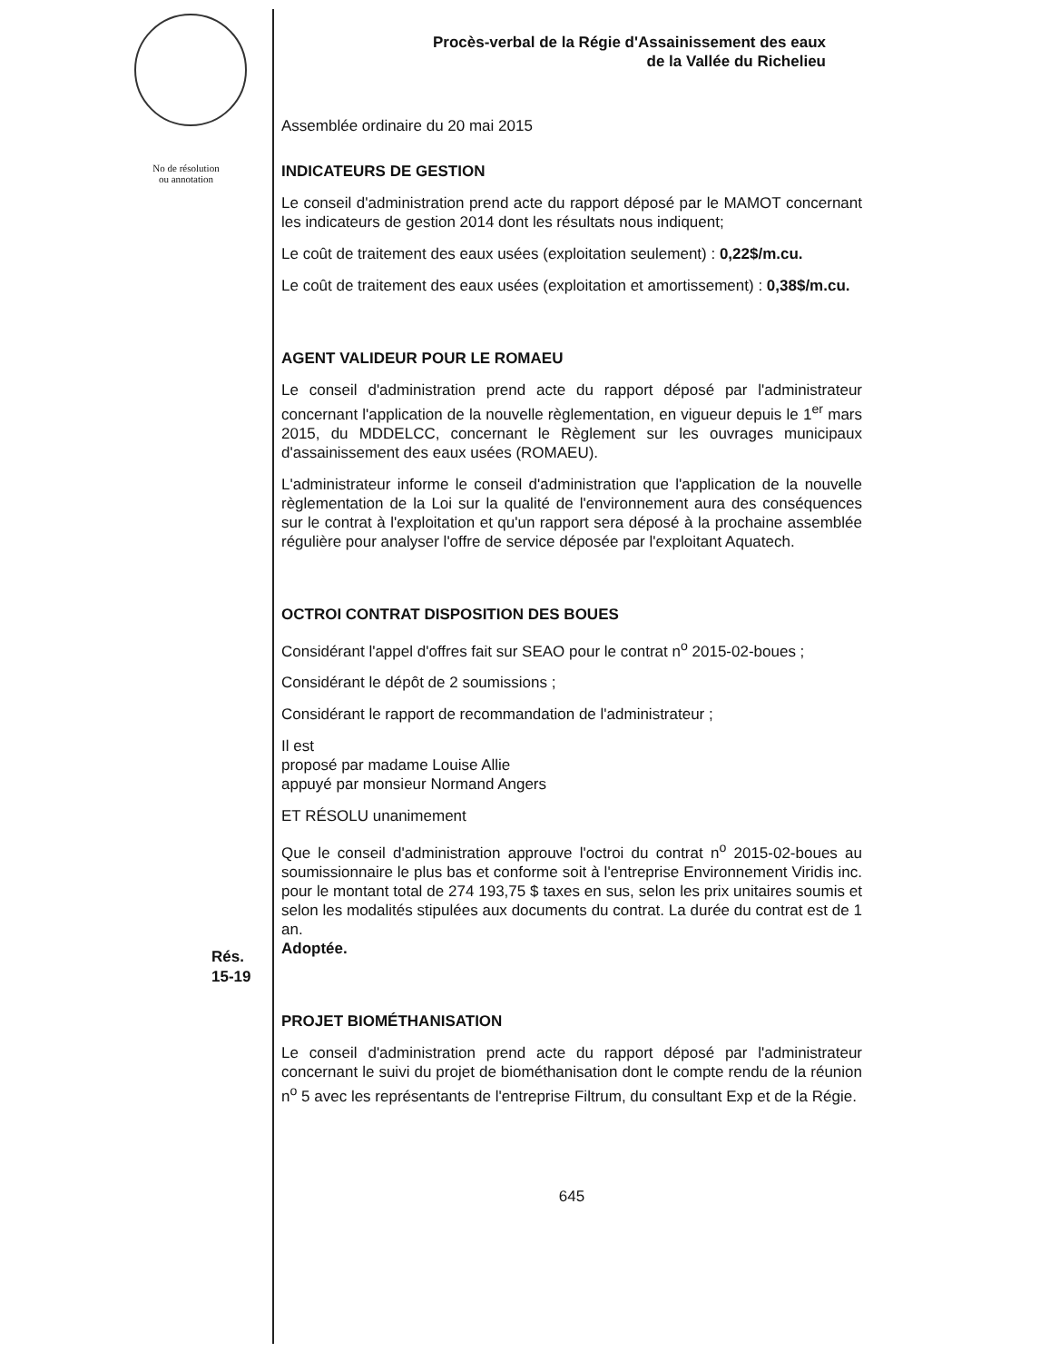No de résolution
ou annotation
Rés.
15-19
Procès-verbal de la Régie d'Assainissement des eaux
de la Vallée du Richelieu
Assemblée ordinaire du 20 mai 2015
INDICATEURS DE GESTION
Le conseil d'administration prend acte du rapport déposé par le MAMOT concernant les indicateurs de gestion 2014 dont les résultats nous indiquent;
Le coût de traitement des eaux usées (exploitation seulement) : 0,22$/m.cu.
Le coût de traitement des eaux usées (exploitation et amortissement) : 0,38$/m.cu.
AGENT VALIDEUR POUR LE ROMAEU
Le conseil d'administration prend acte du rapport déposé par l'administrateur concernant l'application de la nouvelle règlementation, en vigueur depuis le 1<sup>er</sup> mars 2015, du MDDELCC, concernant le Règlement sur les ouvrages municipaux d'assainissement des eaux usées (ROMAEU).
L'administrateur informe le conseil d'administration que l'application de la nouvelle règlementation de la Loi sur la qualité de l'environnement aura des conséquences sur le contrat à l'exploitation et qu'un rapport sera déposé à la prochaine assemblée régulière pour analyser l'offre de service déposée par l'exploitant Aquatech.
OCTROI CONTRAT DISPOSITION DES BOUES
Considérant l'appel d'offres fait sur SEAO pour le contrat n<sup>o</sup> 2015-02-boues ;
Considérant le dépôt de 2 soumissions ;
Considérant le rapport de recommandation de l'administrateur ;
Il est
proposé par madame Louise Allie
appuyé par monsieur Normand Angers
ET RÉSOLU unanimement
Que le conseil d'administration approuve l'octroi du contrat n<sup>o</sup> 2015-02-boues au soumissionnaire le plus bas et conforme soit à l'entreprise Environnement Viridis inc. pour le montant total de 274 193,75 $ taxes en sus, selon les prix unitaires soumis et selon les modalités stipulées aux documents du contrat. La durée du contrat est de 1 an.
Adoptée.
PROJET BIOMÉTHANISATION
Le conseil d'administration prend acte du rapport déposé par l'administrateur concernant le suivi du projet de biométhanisation dont le compte rendu de la réunion n<sup>o</sup> 5 avec les représentants de l'entreprise Filtrum, du consultant Exp et de la Régie.
645